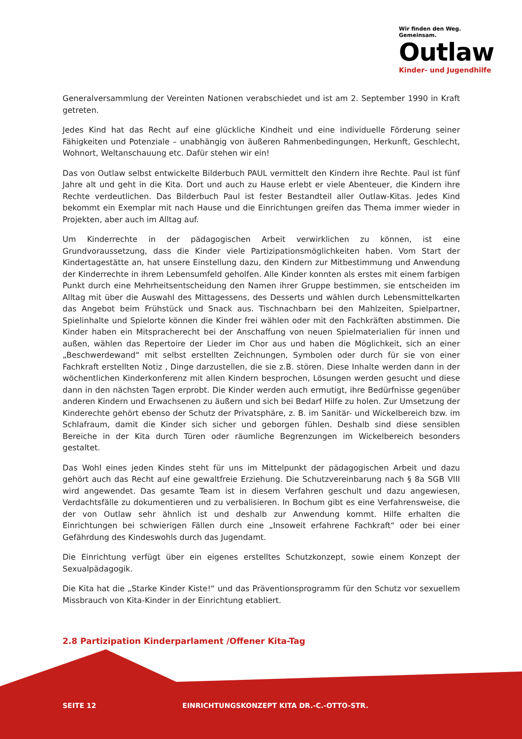Wir finden den Weg. Gemeinsam.
Outlaw
Kinder- und Jugendhilfe
Generalversammlung der Vereinten Nationen verabschiedet und ist am 2. September 1990 in Kraft getreten.
Jedes Kind hat das Recht auf eine glückliche Kindheit und eine individuelle Förderung seiner Fähigkeiten und Potenziale – unabhängig von äußeren Rahmenbedingungen, Herkunft, Geschlecht, Wohnort, Weltanschauung etc. Dafür stehen wir ein!
Das von Outlaw selbst entwickelte Bilderbuch PAUL vermittelt den Kindern ihre Rechte. Paul ist fünf Jahre alt und geht in die Kita. Dort und auch zu Hause erlebt er viele Abenteuer, die Kindern ihre Rechte verdeutlichen. Das Bilderbuch Paul ist fester Bestandteil aller Outlaw-Kitas. Jedes Kind bekommt ein Exemplar mit nach Hause und die Einrichtungen greifen das Thema immer wieder in Projekten, aber auch im Alltag auf.
Um Kinderrechte in der pädagogischen Arbeit verwirklichen zu können, ist eine Grundvoraussetzung, dass die Kinder viele Partizipationsmöglichkeiten haben. Vom Start der Kindertagestätte an, hat unsere Einstellung dazu, den Kindern zur Mitbestimmung und Anwendung der Kinderrechte in ihrem Lebensumfeld geholfen. Alle Kinder konnten als erstes mit einem farbigen Punkt durch eine Mehrheitsentscheidung den Namen ihrer Gruppe bestimmen, sie entscheiden im Alltag mit über die Auswahl des Mittagessens, des Desserts und wählen durch Lebensmittelkarten das Angebot beim Frühstück und Snack aus. Tischnachbarn bei den Mahlzeiten, Spielpartner, Spielinhalte und Spielorte können die Kinder frei wählen oder mit den Fachkräften abstimmen. Die Kinder haben ein Mitspracherecht bei der Anschaffung von neuen Spielmaterialien für innen und außen, wählen das Repertoire der Lieder im Chor aus und haben die Möglichkeit, sich an einer „Beschwerdewand“ mit selbst erstellten Zeichnungen, Symbolen oder durch für sie von einer Fachkraft erstellten Notiz , Dinge darzustellen, die sie z.B. stören. Diese Inhalte werden dann in der wöchentlichen Kinderkonferenz mit allen Kindern besprochen, Lösungen werden gesucht und diese dann in den nächsten Tagen erprobt. Die Kinder werden auch ermutigt, ihre Bedürfnisse gegenüber anderen Kindern und Erwachsenen zu äußern und sich bei Bedarf Hilfe zu holen. Zur Umsetzung der Kinderechte gehört ebenso der Schutz der Privatsphäre, z. B. im Sanitär- und Wickelbereich bzw. im Schlafraum, damit die Kinder sich sicher und geborgen fühlen. Deshalb sind diese sensiblen Bereiche in der Kita durch Türen oder räumliche Begrenzungen im Wickelbereich besonders gestaltet.
Das Wohl eines jeden Kindes steht für uns im Mittelpunkt der pädagogischen Arbeit und dazu gehört auch das Recht auf eine gewaltfreie Erziehung. Die Schutzvereinbarung nach § 8a SGB VIII wird angewendet. Das gesamte Team ist in diesem Verfahren geschult und dazu angewiesen, Verdachtsfälle zu dokumentieren und zu verbalisieren. In Bochum gibt es eine Verfahrensweise, die der von Outlaw sehr ähnlich ist und deshalb zur Anwendung kommt. Hilfe erhalten die Einrichtungen bei schwierigen Fällen durch eine „Insoweit erfahrene Fachkraft“ oder bei einer Gefährdung des Kindeswohls durch das Jugendamt.
Die Einrichtung verfügt über ein eigenes erstelltes Schutzkonzept, sowie einem Konzept der Sexualpädagogik.
Die Kita hat die „Starke Kinder Kiste!“ und das Präventionsprogramm für den Schutz vor sexuellem Missbrauch von Kita-Kinder in der Einrichtung etabliert.
2.8 Partizipation Kinderparlament /Offener Kita-Tag
SEITE 12 EINRICHTUNGSKONZEPT KITA DR.-C.-OTTO-STR.